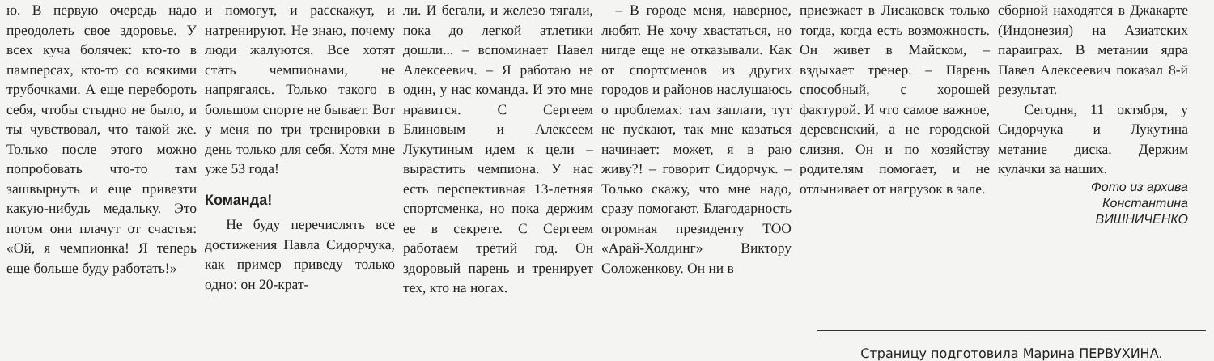ю. В первую очередь надо преодолеть свое здоровье. У всех куча болячек: кто-то в памперсах, кто-то со всякими трубочками. А еще перебороть себя, чтобы стыдно не было, и ты чувствовал, что такой же. Только после этого можно попробовать что-то там зашвырнуть и еще привезти какую-нибудь медальку. Это потом они плачут от счастья: «Ой, я чемпионка! Я теперь еще больше буду работать!»
и помогут, и расскажут, и натренируют. Не знаю, почему люди жалуются. Все хотят стать чемпионами, не напрягаясь. Только такого в большом спорте не бывает. Вот у меня по три тренировки в день только для себя. Хотя мне уже 53 года!
Команда!
Не буду перечислять все достижения Павла Сидорчука, как пример приведу только одно: он 20-крат-
ли. И бегали, и железо тягали, пока до легкой атлетики дошли... – вспоминает Павел Алексеевич. – Я работаю не один, у нас команда. И это мне нравится. С Сергеем Блиновым и Алексеем Лукутиным идем к цели – вырастить чемпиона. У нас есть перспективная 13-летняя спортсменка, но пока держим ее в секрете. С Сергеем работаем третий год. Он здоровый парень и тренирует тех, кто на ногах.
– В городе меня, наверное, любят. Не хочу хвастаться, но нигде еще не отказывали. Как от спортсменов из других городов и районов наслушаюсь о проблемах: там заплати, тут не пускают, так мне казаться начинает: может, я в раю живу?! – говорит Сидорчук. – Только скажу, что мне надо, сразу помогают. Благодарность огромная президенту ТОО «Арай-Холдинг» Виктору Соложенкову. Он ни в
приезжает в Лисаковск только тогда, когда есть возможность. Он живет в Майском, – вздыхает тренер. – Парень способный, с хорошей фактурой. И что самое важное, деревенский, а не городской слизня. Он и по хозяйству родителям помогает, и не отлынивает от нагрузок в зале.
сборной находятся в Джакарте (Индонезия) на Азиатских параиграх. В метании ядра Павел Алексеевич показал 8-й результат.
Сегодня, 11 октября, у Сидорчука и Лукутина метание диска. Держим кулачки за наших.
Фото из архива
Константина
ВИШНИЧЕНКО
Страницу подготовила Марина ПЕРВУХИНА.